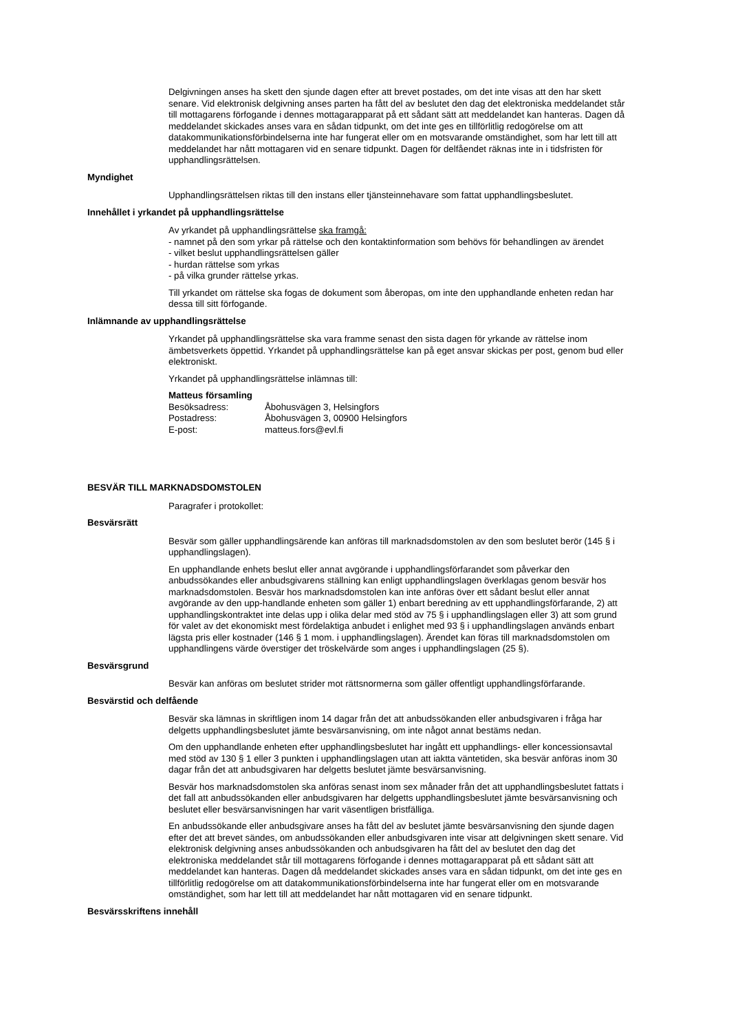Delgivningen anses ha skett den sjunde dagen efter att brevet postades, om det inte visas att den har skett senare. Vid elektronisk delgivning anses parten ha fått del av beslutet den dag det elektroniska meddelandet står till mottagarens förfogande i dennes mottagarapparat på ett sådant sätt att meddelandet kan hanteras. Dagen då meddelandet skickades anses vara en sådan tidpunkt, om det inte ges en tillförlitlig redogörelse om att datakommunikationsförbindelserna inte har fungerat eller om en motsvarande omständighet, som har lett till att meddelandet har nått mottagaren vid en senare tidpunkt. Dagen för delfåendet räknas inte in i tidsfristen för upphandlingsrättelsen.
Myndighet
Upphandlingsrättelsen riktas till den instans eller tjänsteinnehavare som fattat upphandlingsbeslutet.
Innehållet i yrkandet på upphandlingsrättelse
Av yrkandet på upphandlingsrättelse ska framgå:
- namnet på den som yrkar på rättelse och den kontaktinformation som behövs för behandlingen av ärendet
- vilket beslut upphandlingsrättelsen gäller
- hurdan rättelse som yrkas
- på vilka grunder rättelse yrkas.
Till yrkandet om rättelse ska fogas de dokument som åberopas, om inte den upphandlande enheten redan har dessa till sitt förfogande.
Inlämnande av upphandlingsrättelse
Yrkandet på upphandlingsrättelse ska vara framme senast den sista dagen för yrkande av rättelse inom ämbetsverkets öppettid. Yrkandet på upphandlingsrättelse kan på eget ansvar skickas per post, genom bud eller elektroniskt.
Yrkandet på upphandlingsrättelse inlämnas till:
Matteus församling
| Besöksadress: | Åbohusvägen 3, Helsingfors |
| Postadress: | Åbohusvägen 3, 00900 Helsingfors |
| E-post: | matteus.fors@evl.fi |
BESVÄR TILL MARKNADSDOMSTOLEN
Paragrafer i protokollet:
Besvärsrätt
Besvär som gäller upphandlingsärende kan anföras till marknadsdomstolen av den som beslutet berör (145 § i upphandlingslagen).
En upphandlande enhets beslut eller annat avgörande i upphandlingsförfarandet som påverkar den anbudssökandes eller anbudsgivarens ställning kan enligt upphandlingslagen överklagas genom besvär hos marknadsdomstolen. Besvär hos marknadsdomstolen kan inte anföras över ett sådant beslut eller annat avgörande av den upp-handlande enheten som gäller 1) enbart beredning av ett upphandlingsförfarande, 2) att upphandlingskontraktet inte delas upp i olika delar med stöd av 75 § i upphandlingslagen eller 3) att som grund för valet av det ekonomiskt mest fördelaktiga anbudet i enlighet med 93 § i upphandlingslagen används enbart lägsta pris eller kostnader (146 § 1 mom. i upphandlingslagen). Ärendet kan föras till marknadsdomstolen om upphandlingens värde överstiger det tröskelvärde som anges i upphandlingslagen (25 §).
Besvärsgrund
Besvär kan anföras om beslutet strider mot rättsnormerna som gäller offentligt upphandlingsförfarande.
Besvärstid och delfående
Besvär ska lämnas in skriftligen inom 14 dagar från det att anbudssökanden eller anbudsgivaren i fråga har delgetts upphandlingsbeslutet jämte besvärsanvisning, om inte något annat bestäms nedan.
Om den upphandlande enheten efter upphandlingsbeslutet har ingått ett upphandlings- eller koncessionsavtal med stöd av 130 § 1 eller 3 punkten i upphandlingslagen utan att iaktta väntetiden, ska besvär anföras inom 30 dagar från det att anbudsgivaren har delgetts beslutet jämte besvärsanvisning.
Besvär hos marknadsdomstolen ska anföras senast inom sex månader från det att upphandlingsbeslutet fattats i det fall att anbudssökanden eller anbudsgivaren har delgetts upphandlingsbeslutet jämte besvärsanvisning och beslutet eller besvärsanvisningen har varit väsentligen bristfälliga.
En anbudssökande eller anbudsgivare anses ha fått del av beslutet jämte besvärsanvisning den sjunde dagen efter det att brevet sändes, om anbudssökanden eller anbudsgivaren inte visar att delgivningen skett senare. Vid elektronisk delgivning anses anbudssökanden och anbudsgivaren ha fått del av beslutet den dag det elektroniska meddelandet står till mottagarens förfogande i dennes mottagarapparat på ett sådant sätt att meddelandet kan hanteras. Dagen då meddelandet skickades anses vara en sådan tidpunkt, om det inte ges en tillförlitlig redogörelse om att datakommunikationsförbindelserna inte har fungerat eller om en motsvarande omständighet, som har lett till att meddelandet har nått mottagaren vid en senare tidpunkt.
Besvärsskriftens innehåll